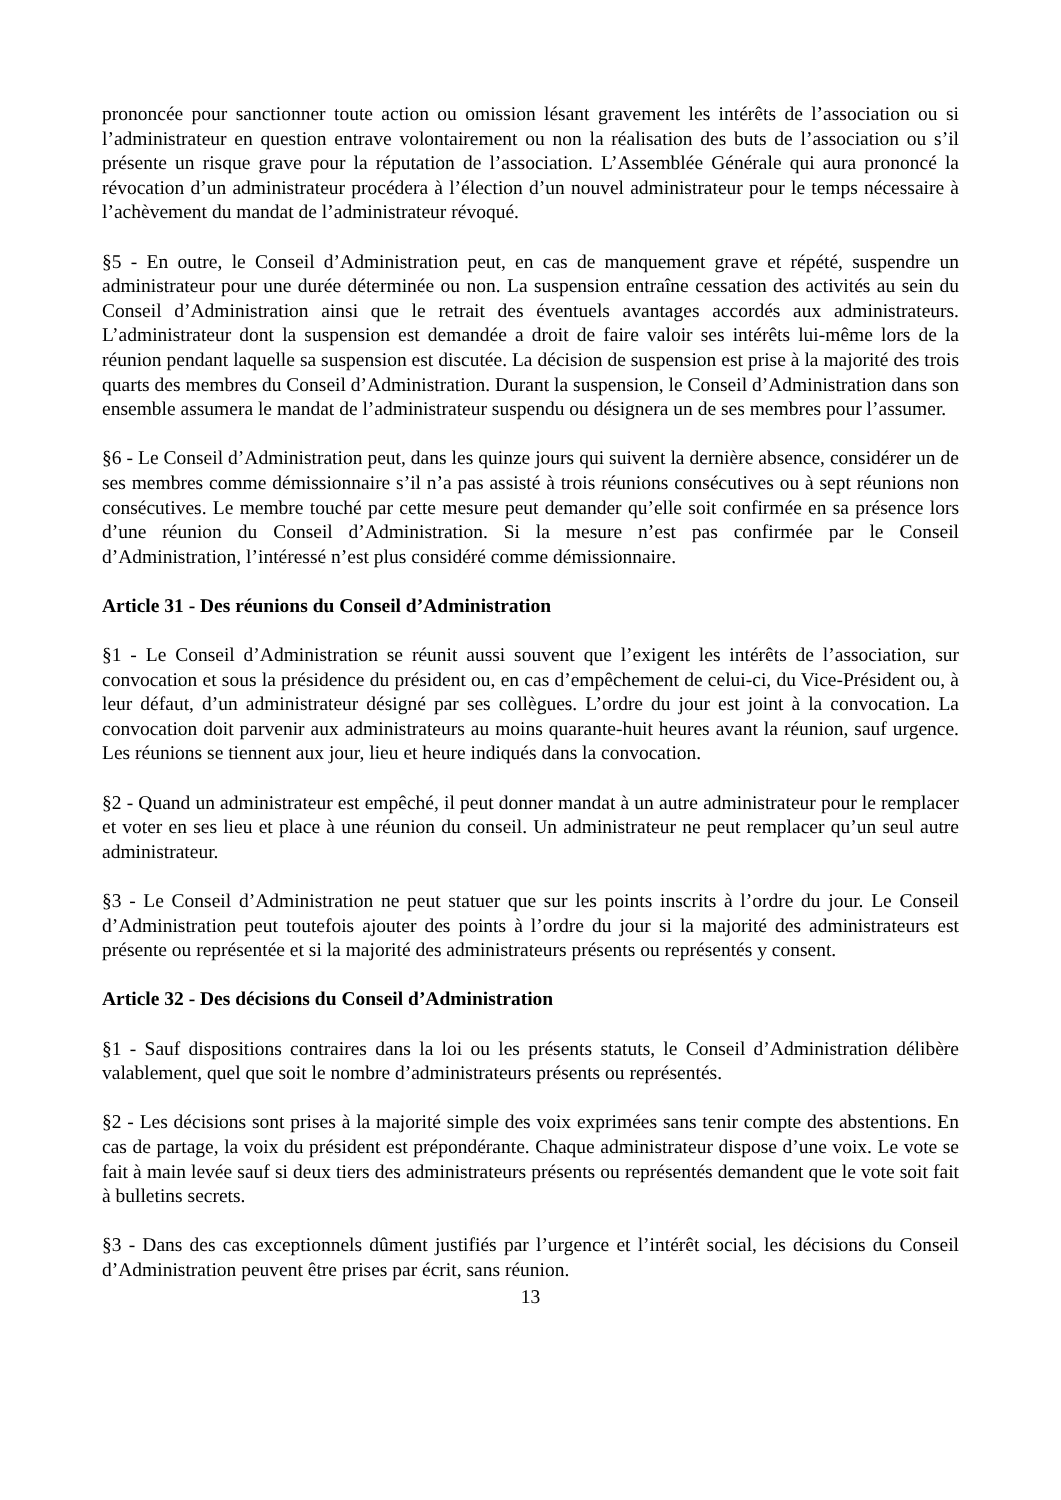prononcée pour sanctionner toute action ou omission lésant gravement les intérêts de l’association ou si l’administrateur en question entrave volontairement ou non la réalisation des buts de l’association ou s’il présente un risque grave pour la réputation de l’association. L’Assemblée Générale qui aura prononcé la révocation d’un administrateur procédera à l’élection d’un nouvel administrateur pour le temps nécessaire à l’achèvement du mandat de l’administrateur révoqué.
§5 - En outre, le Conseil d’Administration peut, en cas de manquement grave et répété, suspendre un administrateur pour une durée déterminée ou non. La suspension entraîne cessation des activités au sein du Conseil d’Administration ainsi que le retrait des éventuels avantages accordés aux administrateurs. L’administrateur dont la suspension est demandée a droit de faire valoir ses intérêts lui-même lors de la réunion pendant laquelle sa suspension est discutée. La décision de suspension est prise à la majorité des trois quarts des membres du Conseil d’Administration. Durant la suspension, le Conseil d’Administration dans son ensemble assumera le mandat de l’administrateur suspendu ou désignera un de ses membres pour l’assumer.
§6 - Le Conseil d’Administration peut, dans les quinze jours qui suivent la dernière absence, considérer un de ses membres comme démissionnaire s’il n’a pas assisté à trois réunions consécutives ou à sept réunions non consécutives. Le membre touché par cette mesure peut demander qu’elle soit confirmée en sa présence lors d’une réunion du Conseil d’Administration. Si la mesure n’est pas confirmée par le Conseil d’Administration, l’intéressé n’est plus considéré comme démissionnaire.
Article 31 - Des réunions du Conseil d’Administration
§1 - Le Conseil d’Administration se réunit aussi souvent que l’exigent les intérêts de l’association, sur convocation et sous la présidence du président ou, en cas d’empêchement de celui-ci, du Vice-Président ou, à leur défaut, d’un administrateur désigné par ses collègues. L’ordre du jour est joint à la convocation. La convocation doit parvenir aux administrateurs au moins quarante-huit heures avant la réunion, sauf urgence. Les réunions se tiennent aux jour, lieu et heure indiqués dans la convocation.
§2 - Quand un administrateur est empêché, il peut donner mandat à un autre administrateur pour le remplacer et voter en ses lieu et place à une réunion du conseil. Un administrateur ne peut remplacer qu’un seul autre administrateur.
§3 - Le Conseil d’Administration ne peut statuer que sur les points inscrits à l’ordre du jour. Le Conseil d’Administration peut toutefois ajouter des points à l’ordre du jour si la majorité des administrateurs est présente ou représentée et si la majorité des administrateurs présents ou représentés y consent.
Article 32 - Des décisions du Conseil d’Administration
§1 - Sauf dispositions contraires dans la loi ou les présents statuts, le Conseil d’Administration délibère valablement, quel que soit le nombre d’administrateurs présents ou représentés.
§2 - Les décisions sont prises à la majorité simple des voix exprimées sans tenir compte des abstentions. En cas de partage, la voix du président est prépondérante. Chaque administrateur dispose d’une voix. Le vote se fait à main levée sauf si deux tiers des administrateurs présents ou représentés demandent que le vote soit fait à bulletins secrets.
§3 - Dans des cas exceptionnels dûment justifiés par l’urgence et l’intérêt social, les décisions du Conseil d’Administration peuvent être prises par écrit, sans réunion.
13